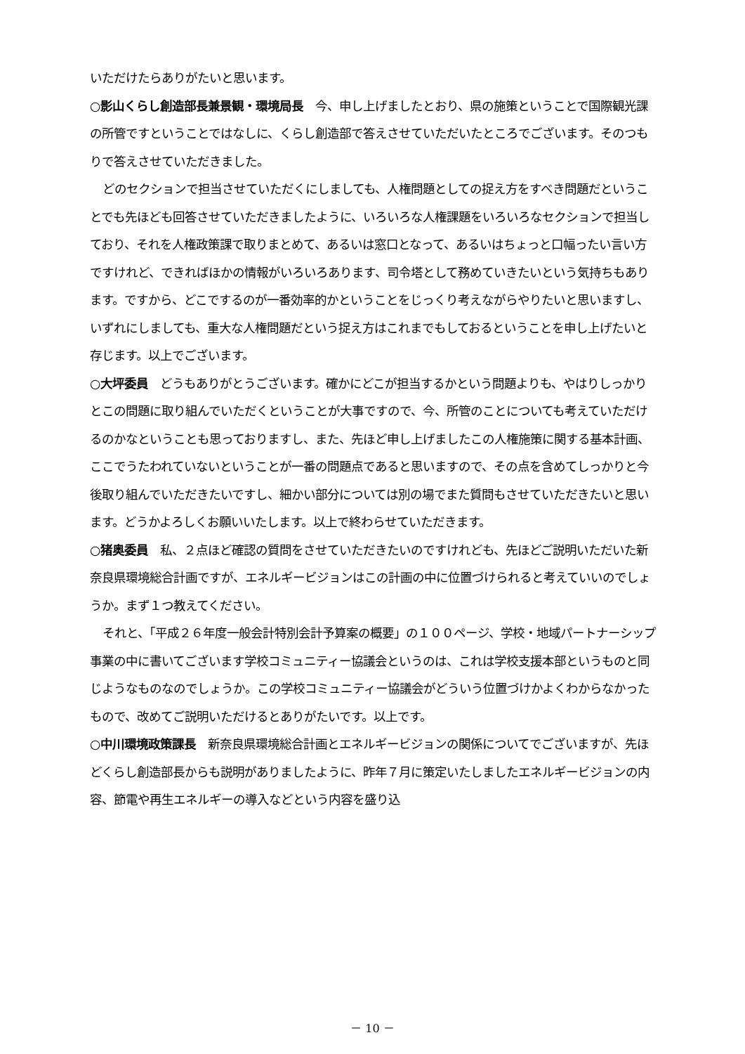いただけたらありがたいと思います。
○影山くらし創造部長兼景観・環境局長　今、申し上げましたとおり、県の施策ということで国際観光課の所管ですということではなしに、くらし創造部で答えさせていただいたところでございます。そのつもりで答えさせていただきました。
どのセクションで担当させていただくにしましても、人権問題としての捉え方をすべき問題だということでも先ほども回答させていただきましたように、いろいろな人権課題をいろいろなセクションで担当しており、それを人権政策課で取りまとめて、あるいは窓口となって、あるいはちょっと口幅ったい言い方ですけれど、できればほかの情報がいろいろあります、司令塔として務めていきたいという気持ちもあります。ですから、どこでするのが一番効率的かということをじっくり考えながらやりたいと思いますし、いずれにしましても、重大な人権問題だという捉え方はこれまでもしておるということを申し上げたいと存じます。以上でございます。
○大坪委員　どうもありがとうございます。確かにどこが担当するかという問題よりも、やはりしっかりとこの問題に取り組んでいただくということが大事ですので、今、所管のことについても考えていただけるのかなということも思っておりますし、また、先ほど申し上げましたこの人権施策に関する基本計画、ここでうたわれていないということが一番の問題点であると思いますので、その点を含めてしっかりと今後取り組んでいただきたいですし、細かい部分については別の場でまた質問もさせていただきたいと思います。どうかよろしくお願いいたします。以上で終わらせていただきます。
○猪奥委員　私、２点ほど確認の質問をさせていただきたいのですけれども、先ほどご説明いただいた新奈良県環境総合計画ですが、エネルギービジョンはこの計画の中に位置づけられると考えていいのでしょうか。まず１つ教えてください。
それと、「平成２６年度一般会計特別会計予算案の概要」の１００ページ、学校・地域パートナーシップ事業の中に書いてございます学校コミュニティー協議会というのは、これは学校支援本部というものと同じようなものなのでしょうか。この学校コミュニティー協議会がどういう位置づけかよくわからなかったもので、改めてご説明いただけるとありがたいです。以上です。
○中川環境政策課長　新奈良県環境総合計画とエネルギービジョンの関係についてでございますが、先ほどくらし創造部長からも説明がありましたように、昨年７月に策定いたしましたエネルギービジョンの内容、節電や再生エネルギーの導入などという内容を盛り込
－ 10 －